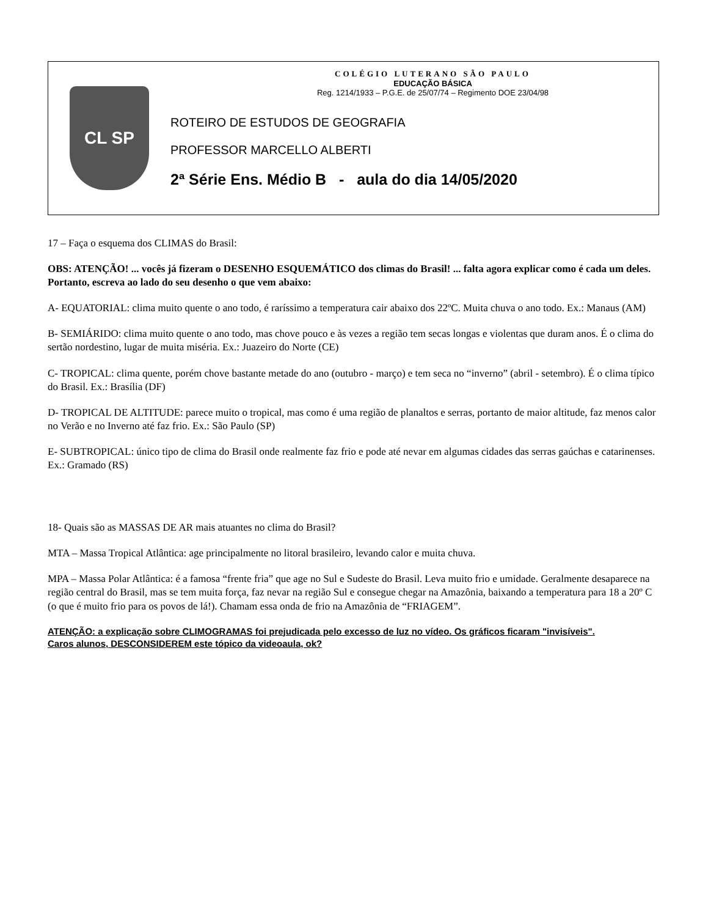CL SP
COLÉGIO LUTERANO SÃO PAULO
EDUCAÇÃO BÁSICA
Reg. 1214/1933 – P.G.E. de 25/07/74 – Regimento DOE 23/04/98
ROTEIRO DE ESTUDOS DE GEOGRAFIA
PROFESSOR MARCELLO ALBERTI
2ª Série Ens. Médio B - aula do dia 14/05/2020
17 – Faça o esquema dos CLIMAS do Brasil:
OBS: ATENÇÃO! ... vocês já fizeram o DESENHO ESQUEMÁTICO dos climas do Brasil! ... falta agora explicar como é cada um deles. Portanto, escreva ao lado do seu desenho o que vem abaixo:
A- EQUATORIAL: clima muito quente o ano todo, é raríssimo a temperatura cair abaixo dos 22ºC. Muita chuva o ano todo. Ex.: Manaus (AM)
B- SEMIÁRIDO: clima muito quente o ano todo, mas chove pouco e às vezes a região tem secas longas e violentas que duram anos. É o clima do sertão nordestino, lugar de muita miséria. Ex.: Juazeiro do Norte (CE)
C- TROPICAL: clima quente, porém chove bastante metade do ano (outubro - março) e tem seca no “inverno” (abril - setembro). É o clima típico do Brasil. Ex.: Brasília (DF)
D- TROPICAL DE ALTITUDE: parece muito o tropical, mas como é uma região de planaltos e serras, portanto de maior altitude, faz menos calor no Verão e no Inverno até faz frio. Ex.: São Paulo (SP)
E- SUBTROPICAL: único tipo de clima do Brasil onde realmente faz frio e pode até nevar em algumas cidades das serras gaúchas e catarinenses. Ex.: Gramado (RS)
18- Quais são as MASSAS DE AR mais atuantes no clima do Brasil?
MTA – Massa Tropical Atlântica: age principalmente no litoral brasileiro, levando calor e muita chuva.
MPA – Massa Polar Atlântica: é a famosa “frente fria” que age no Sul e Sudeste do Brasil. Leva muito frio e umidade. Geralmente desaparece na região central do Brasil, mas se tem muita força, faz nevar na região Sul e consegue chegar na Amazônia, baixando a temperatura para 18 a 20º C (o que é muito frio para os povos de lá!). Chamam essa onda de frio na Amazônia de “FRIAGEM”.
ATENÇÃO: a explicação sobre CLIMOGRAMAS foi prejudicada pelo excesso de luz no vídeo. Os gráficos ficaram "invisíveis".
Caros alunos, DESCONSIDEREM este tópico da videoaula, ok?